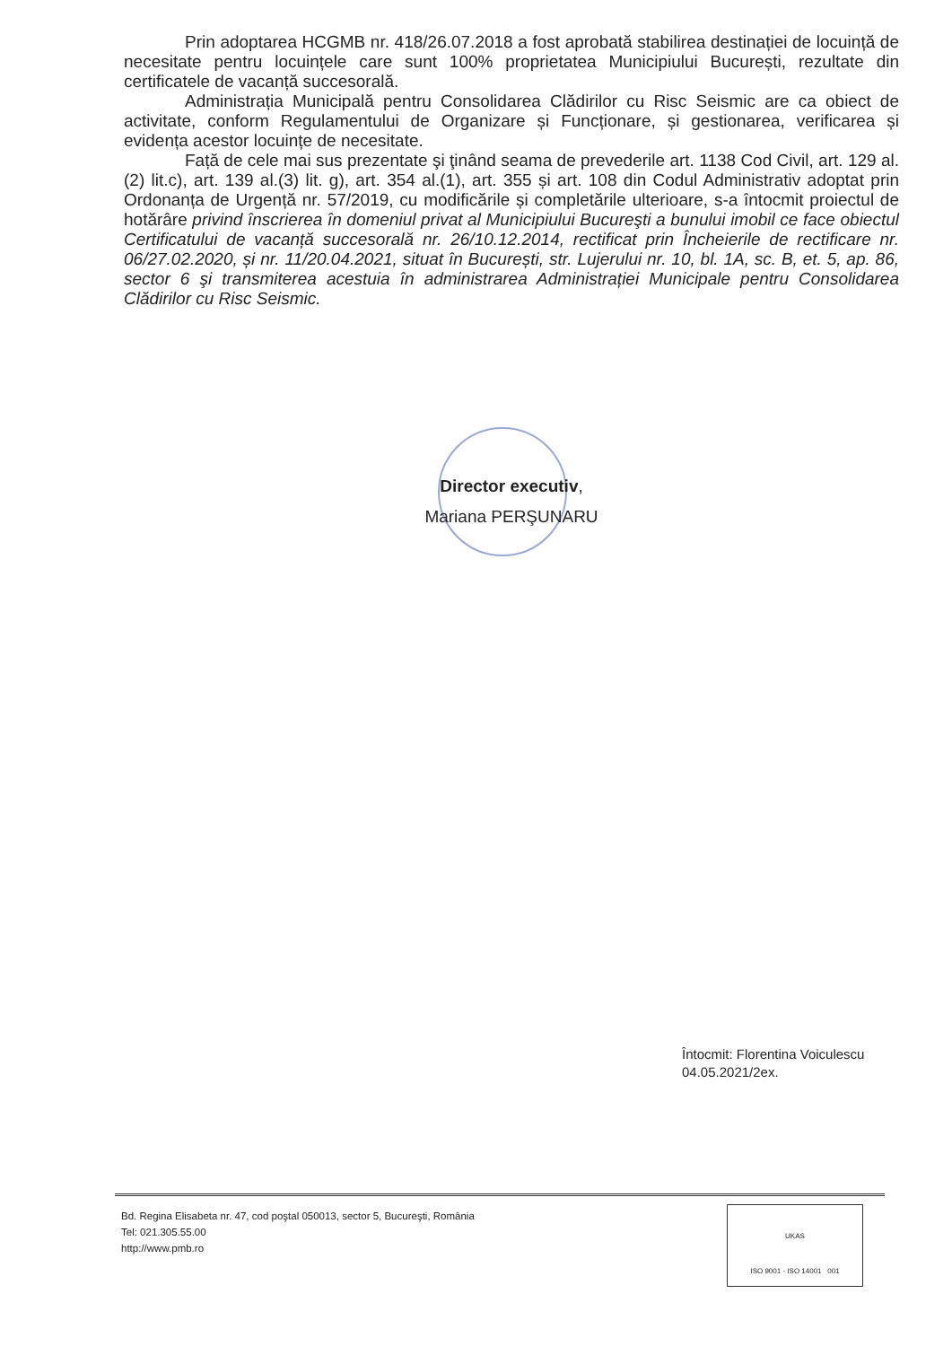Prin adoptarea HCGMB nr. 418/26.07.2018 a fost aprobată stabilirea destinației de locuință de necesitate pentru locuințele care sunt 100% proprietatea Municipiului București, rezultate din certificatele de vacanță succesorală.
Administrația Municipală pentru Consolidarea Clădirilor cu Risc Seismic are ca obiect de activitate, conform Regulamentului de Organizare și Funcționare, și gestionarea, verificarea și evidența acestor locuințe de necesitate.
Față de cele mai sus prezentate şi ţinând seama de prevederile art. 1138 Cod Civil, art. 129 al.(2) lit.c), art. 139 al.(3) lit. g), art. 354 al.(1), art. 355 și art. 108 din Codul Administrativ adoptat prin Ordonanța de Urgență nr. 57/2019, cu modificările și completările ulterioare, s-a întocmit proiectul de hotărâre privind înscrierea în domeniul privat al Municipiului Bucureşti a bunului imobil ce face obiectul Certificatului de vacanță succesorală nr. 26/10.12.2014, rectificat prin Încheierile de rectificare nr. 06/27.02.2020, și nr. 11/20.04.2021, situat în București, str. Lujerului nr. 10, bl. 1A, sc. B, et. 5, ap. 86, sector 6 şi transmiterea acestuia în administrarea Administrației Municipale pentru Consolidarea Clădirilor cu Risc Seismic.
Director executiv,
Mariana PERŞUNARU
Întocmit: Florentina Voiculescu
04.05.2021/2ex.
Bd. Regina Elisabeta nr. 47, cod poştal 050013, sector 5, Bucureşti, România
Tel: 021.305.55.00
http://www.pmb.ro
UKAS
ISO 9001 - ISO 14001 001